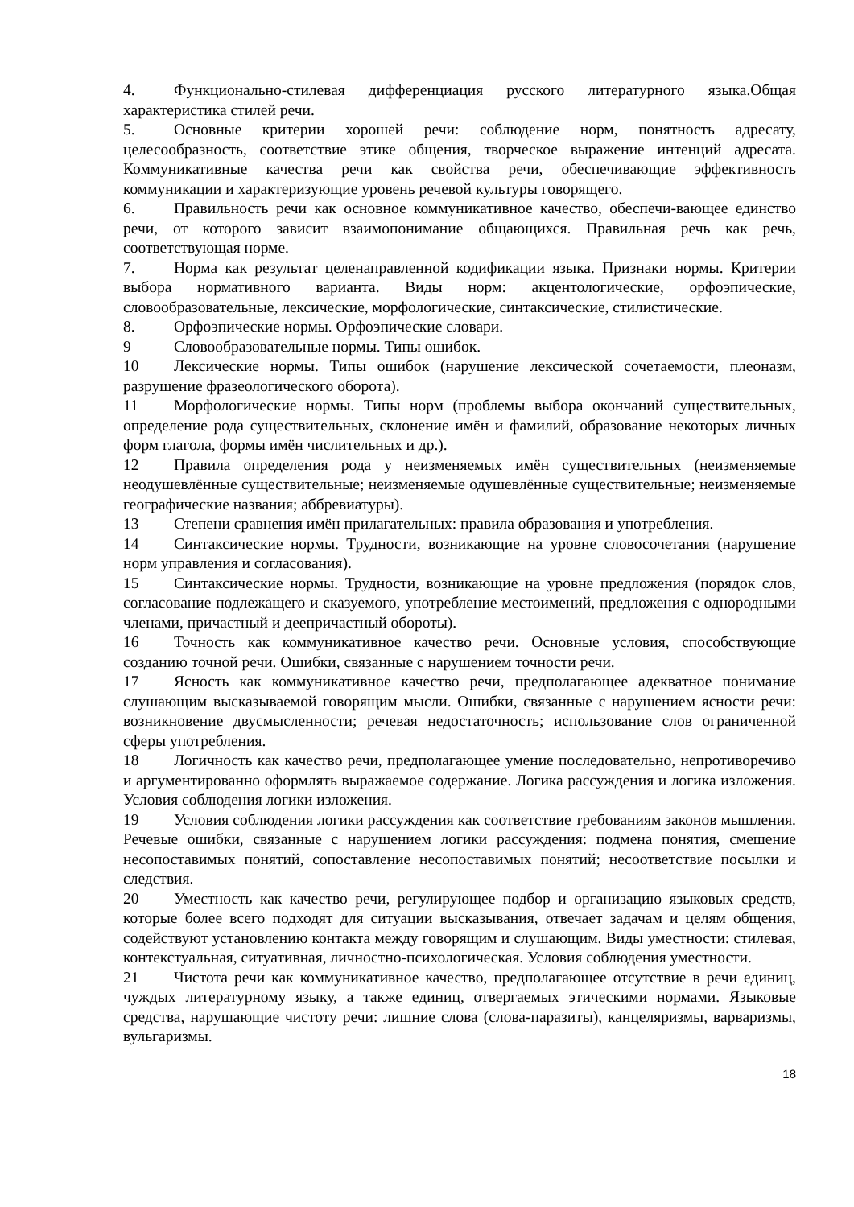4. Функционально-стилевая дифференциация русского литературного языка.Общая характеристика стилей речи.
5. Основные критерии хорошей речи: соблюдение норм, понятность адресату, целесообразность, соответствие этике общения, творческое выражение интенций адресата. Коммуникативные качества речи как свойства речи, обеспечивающие эффективность коммуникации и характеризующие уровень речевой культуры говорящего.
6. Правильность речи как основное коммуникативное качество, обеспечи-вающее единство речи, от которого зависит взаимопонимание общающихся. Правильная речь как речь, соответствующая норме.
7. Норма как результат целенаправленной кодификации языка. Признаки нормы. Критерии выбора нормативного варианта. Виды норм: акцентологические, орфоэпические, словообразовательные, лексические, морфологические, синтаксические, стилистические.
8. Орфоэпические нормы. Орфоэпические словари.
9 Словообразовательные нормы. Типы ошибок.
10 Лексические нормы. Типы ошибок (нарушение лексической сочетаемости, плеоназм, разрушение фразеологического оборота).
11 Морфологические нормы. Типы норм (проблемы выбора окончаний существительных, определение рода существительных, склонение имён и фамилий, образование некоторых личных форм глагола, формы имён числительных и др.).
12 Правила определения рода у неизменяемых имён существительных (неизменяемые неодушевлённые существительные; неизменяемые одушевлённые существительные; неизменяемые географические названия; аббревиатуры).
13 Степени сравнения имён прилагательных: правила образования и употребления.
14 Синтаксические нормы. Трудности, возникающие на уровне словосочетания (нарушение норм управления и согласования).
15 Синтаксические нормы. Трудности, возникающие на уровне предложения (порядок слов, согласование подлежащего и сказуемого, употребление местоимений, предложения с однородными членами, причастный и деепричастный обороты).
16 Точность как коммуникативное качество речи. Основные условия, способствующие созданию точной речи. Ошибки, связанные с нарушением точности речи.
17 Ясность как коммуникативное качество речи, предполагающее адекватное понимание слушающим высказываемой говорящим мысли. Ошибки, связанные с нарушением ясности речи: возникновение двусмысленности; речевая недостаточность; использование слов ограниченной сферы употребления.
18 Логичность как качество речи, предполагающее умение последовательно, непротиворечиво и аргументированно оформлять выражаемое содержание. Логика рассуждения и логика изложения. Условия соблюдения логики изложения.
19 Условия соблюдения логики рассуждения как соответствие требованиям законов мышления. Речевые ошибки, связанные с нарушением логики рассуждения: подмена понятия, смешение несопоставимых понятий, сопоставление несопоставимых понятий; несоответствие посылки и следствия.
20 Уместность как качество речи, регулирующее подбор и организацию языковых средств, которые более всего подходят для ситуации высказывания, отвечает задачам и целям общения, содействуют установлению контакта между говорящим и слушающим. Виды уместности: стилевая, контекстуальная, ситуативная, личностно-психологическая. Условия соблюдения уместности.
21 Чистота речи как коммуникативное качество, предполагающее отсутствие в речи единиц, чуждых литературному языку, а также единиц, отвергаемых этическими нормами. Языковые средства, нарушающие чистоту речи: лишние слова (слова-паразиты), канцеляризмы, варваризмы, вульгаризмы.
18